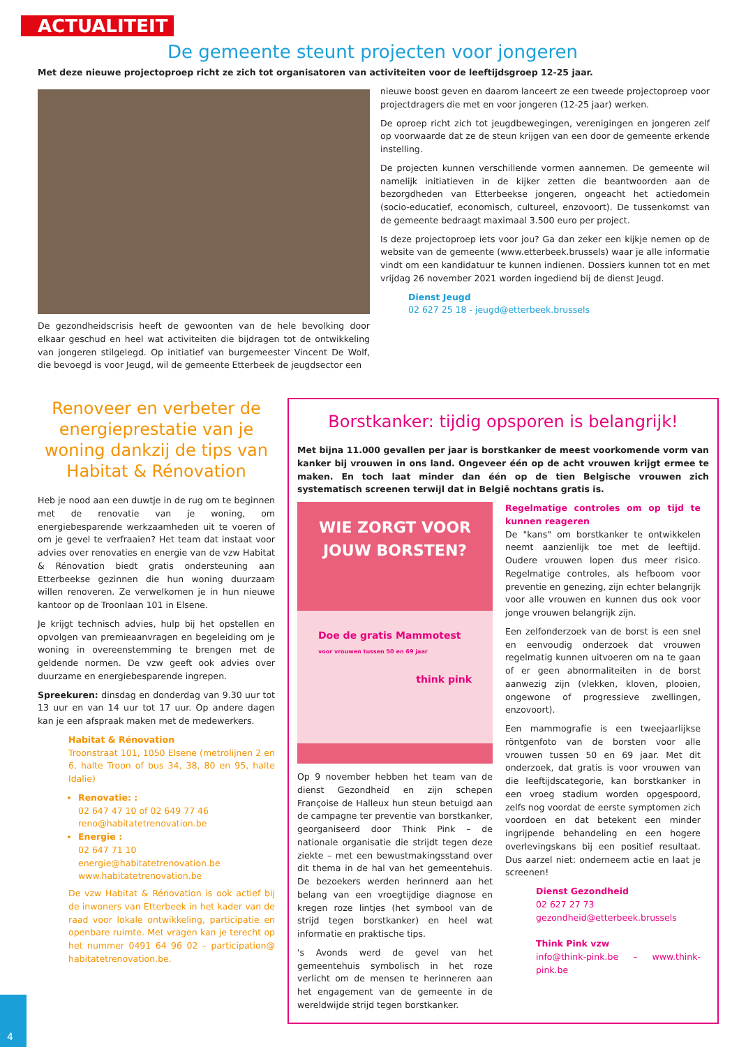ACTUALITEIT
De gemeente steunt projecten voor jongeren
Met deze nieuwe projectoproep richt ze zich tot organisatoren van activiteiten voor de leeftijdsgroep 12-25 jaar.
De gezondheidscrisis heeft de gewoonten van de hele bevolking door elkaar geschud en heel wat activiteiten die bijdragen tot de ontwikkeling van jongeren stilgelegd. Op initiatief van burgemeester Vincent De Wolf, die bevoegd is voor Jeugd, wil de gemeente Etterbeek de jeugdsector een
nieuwe boost geven en daarom lanceert ze een tweede projectoproep voor projectdragers die met en voor jongeren (12-25 jaar) werken.
De oproep richt zich tot jeugdbewegingen, verenigingen en jongeren zelf op voorwaarde dat ze de steun krijgen van een door de gemeente erkende instelling.
De projecten kunnen verschillende vormen aannemen. De gemeente wil namelijk initiatieven in de kijker zetten die beantwoorden aan de bezorgdheden van Etterbeekse jongeren, ongeacht het actiedomein (socio-educatief, economisch, cultureel, enzovoort). De tussenkomst van de gemeente bedraagt maximaal 3.500 euro per project.
Is deze projectoproep iets voor jou? Ga dan zeker een kijkje nemen op de website van de gemeente (www.etterbeek.brussels) waar je alle informatie vindt om een kandidatuur te kunnen indienen. Dossiers kunnen tot en met vrijdag 26 november 2021 worden ingediend bij de dienst Jeugd.
Dienst Jeugd
02 627 25 18 - jeugd@etterbeek.brussels
Renoveer en verbeter de energieprestatie van je woning dankzij de tips van Habitat & Rénovation
Heb je nood aan een duwtje in de rug om te beginnen met de renovatie van je woning, om energiebesparende werkzaamheden uit te voeren of om je gevel te verfraaien? Het team dat instaat voor advies over renovaties en energie van de vzw Habitat & Rénovation biedt gratis ondersteuning aan Etterbeekse gezinnen die hun woning duurzaam willen renoveren. Ze verwelkomen je in hun nieuwe kantoor op de Troonlaan 101 in Elsene.
Je krijgt technisch advies, hulp bij het opstellen en opvolgen van premieaanvragen en begeleiding om je woning in overeenstemming te brengen met de geldende normen. De vzw geeft ook advies over duurzame en energiebesparende ingrepen.
Spreekuren: dinsdag en donderdag van 9.30 uur tot 13 uur en van 14 uur tot 17 uur. Op andere dagen kan je een afspraak maken met de medewerkers.
Habitat & Rénovation
Troonstraat 101, 1050 Elsene (metrolijnen 2 en 6, halte Troon of bus 34, 38, 80 en 95, halte Idalie)
Renovatie: :
02 647 47 10 of 02 649 77 46
reno@habitatetrenovation.be
Energie :
02 647 71 10
energie@habitatetrenovation.be
www.habitatetrenovation.be
De vzw Habitat & Rénovation is ook actief bij de inwoners van Etterbeek in het kader van de raad voor lokale ontwikkeling, participatie en openbare ruimte. Met vragen kan je terecht op het nummer 0491 64 96 02 – participation@ habitatetrenovation.be.
Borstkanker: tijdig opsporen is belangrijk!
Met bijna 11.000 gevallen per jaar is borstkanker de meest voorkomende vorm van kanker bij vrouwen in ons land. Ongeveer één op de acht vrouwen krijgt ermee te maken. En toch laat minder dan één op de tien Belgische vrouwen zich systematisch screenen terwijl dat in België nochtans gratis is.
WIE ZORGT VOOR JOUW BORSTEN?
Doe de gratis Mammotest
voor vrouwen tussen 50 en 69 jaar
think pink
Op 9 november hebben het team van de dienst Gezondheid en zijn schepen Françoise de Halleux hun steun betuigd aan de campagne ter preventie van borstkanker, georganiseerd door Think Pink – de nationale organisatie die strijdt tegen deze ziekte – met een bewustmakingsstand over dit thema in de hal van het gemeentehuis. De bezoekers werden herinnerd aan het belang van een vroegtijdige diagnose en kregen roze lintjes (het symbool van de strijd tegen borstkanker) en heel wat informatie en praktische tips.
's Avonds werd de gevel van het gemeentehuis symbolisch in het roze verlicht om de mensen te herinneren aan het engagement van de gemeente in de wereldwijde strijd tegen borstkanker.
Regelmatige controles om op tijd te kunnen reageren
De "kans" om borstkanker te ontwikkelen neemt aanzienlijk toe met de leeftijd. Oudere vrouwen lopen dus meer risico. Regelmatige controles, als hefboom voor preventie en genezing, zijn echter belangrijk voor alle vrouwen en kunnen dus ook voor jonge vrouwen belangrijk zijn.
Een zelfonderzoek van de borst is een snel en eenvoudig onderzoek dat vrouwen regelmatig kunnen uitvoeren om na te gaan of er geen abnormaliteiten in de borst aanwezig zijn (vlekken, kloven, plooien, ongewone of progressieve zwellingen, enzovoort).
Een mammografie is een tweejaarlijkse röntgenfoto van de borsten voor alle vrouwen tussen 50 en 69 jaar. Met dit onderzoek, dat gratis is voor vrouwen van die leeftijdscategorie, kan borstkanker in een vroeg stadium worden opgespoord, zelfs nog voordat de eerste symptomen zich voordoen en dat betekent een minder ingrijpende behandeling en een hogere overlevingskans bij een positief resultaat. Dus aarzel niet: onderneem actie en laat je screenen!
Dienst Gezondheid
02 627 27 73
gezondheid@etterbeek.brussels
Think Pink vzw
info@think-pink.be – www.think-pink.be
4